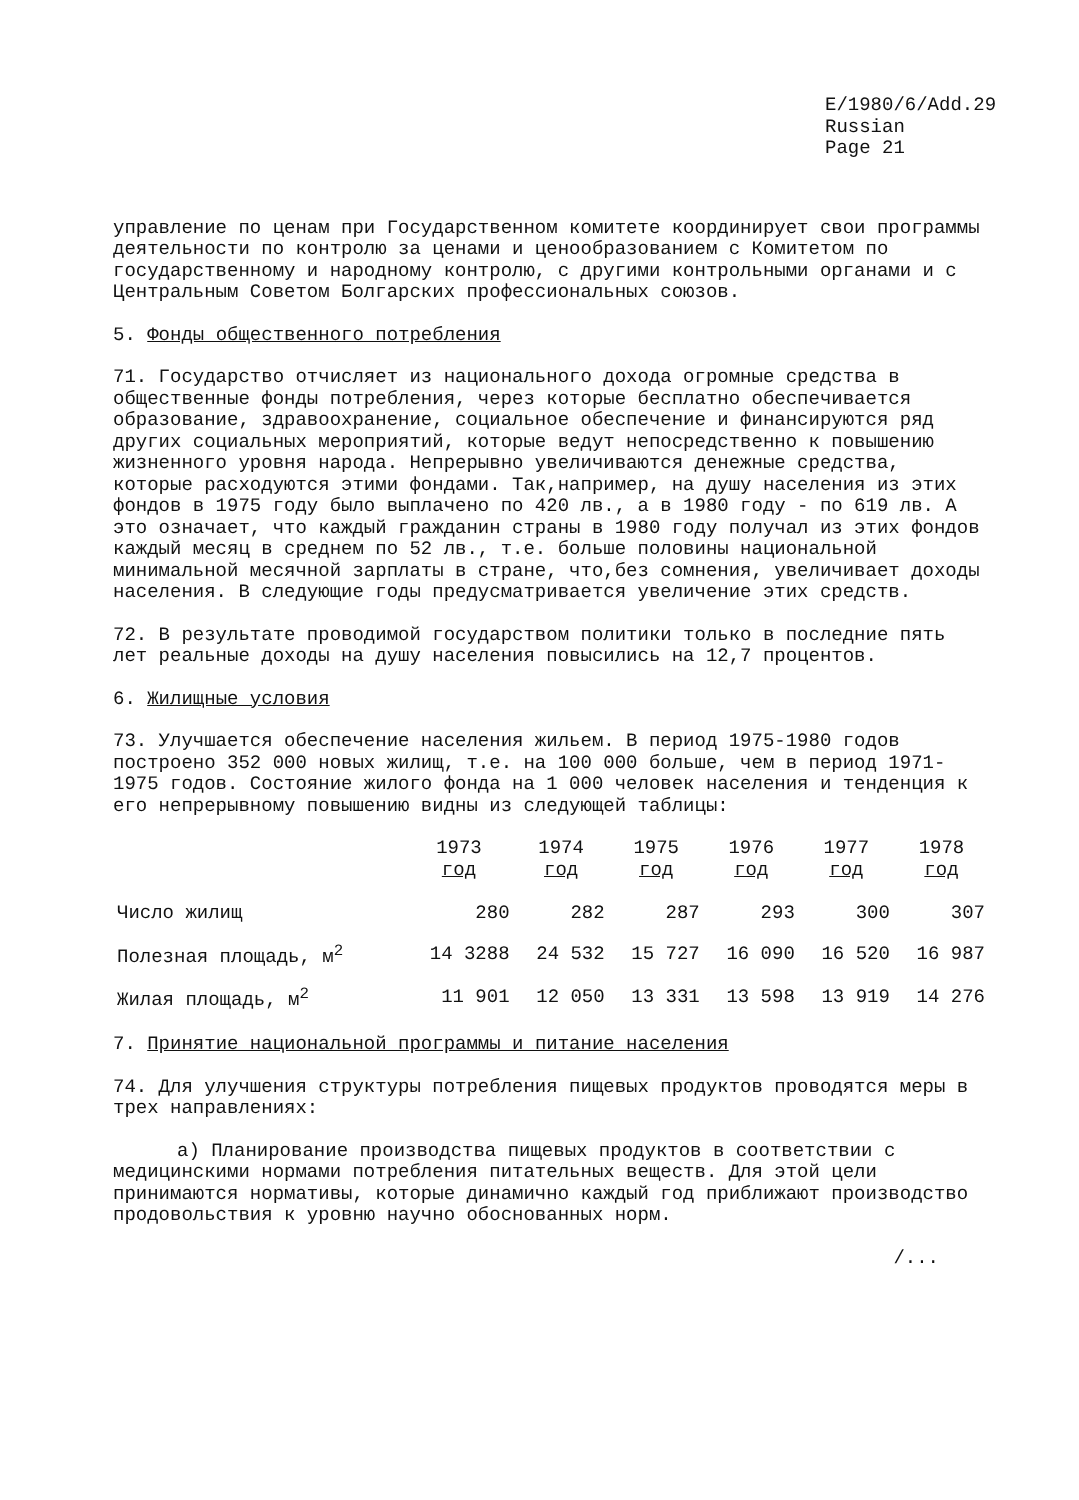E/1980/6/Add.29
Russian
Page 21
управление по ценам при Государственном комитете координирует свои программы деятельности по контролю за ценами и ценообразованием с Комитетом по государственному и народному контролю, с другими контрольными органами и с Центральным Советом Болгарских профессиональных союзов.
5. Фонды общественного потребления
71. Государство отчисляет из национального дохода огромные средства в общественные фонды потребления, через которые бесплатно обеспечивается образование, здравоохранение, социальное обеспечение и финансируются ряд других социальных мероприятий, которые ведут непосредственно к повышению жизненного уровня народа. Непрерывно увеличиваются денежные средства, которые расходуются этими фондами. Так,например, на душу населения из этих фондов в 1975 году было выплачено по 420 лв., а в 1980 году - по 619 лв. А это означает, что каждый гражданин страны в 1980 году получал из этих фондов каждый месяц в среднем по 52 лв., т.е. больше половины национальной минимальной месячной зарплаты в стране, что,без сомнения, увеличивает доходы населения. В следующие годы предусматривается увеличение этих средств.
72. В результате проводимой государством политики только в последние пять лет реальные доходы на душу населения повысились на 12,7 процентов.
6. Жилищные условия
73. Улучшается обеспечение населения жильем. В период 1975-1980 годов построено 352 000 новых жилищ, т.е. на 100 000 больше, чем в период 1971-1975 годов. Состояние жилого фонда на 1 000 человек населения и тенденция к его непрерывному повышению видны из следующей таблицы:
| | 1973 год | 1974 год | 1975 год | 1976 год | 1977 год | 1978 год |
| --- | --- | --- | --- | --- | --- | --- |
| Число жилищ | 280 | 282 | 287 | 293 | 300 | 307 |
| Полезная площадь, м<sup>2</sup> | 14 3288 | 24 532 | 15 727 | 16 090 | 16 520 | 16 987 |
| Жилая площадь, м<sup>2</sup> | 11 901 | 12 050 | 13 331 | 13 598 | 13 919 | 14 276 |
7. Принятие национальной программы и питание населения
74. Для улучшения структуры потребления пищевых продуктов проводятся меры в трех направлениях:
а) Планирование производства пищевых продуктов в соответствии с медицинскими нормами потребления питательных веществ. Для этой цели принимаются нормативы, которые динамично каждый год приближают производство продовольствия к уровню научно обоснованных норм.
/...